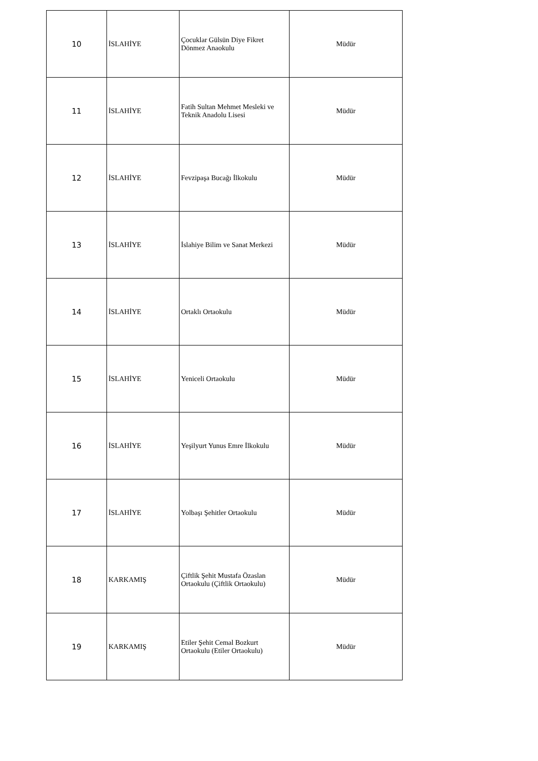| 10 | İSLAHİYE | Çocuklar Gülsün Diye Fikret Dönmez Anaokulu | Müdür |
| 11 | İSLAHİYE | Fatih Sultan Mehmet Mesleki ve Teknik Anadolu Lisesi | Müdür |
| 12 | İSLAHİYE | Fevzipaşa Bucağı İlkokulu | Müdür |
| 13 | İSLAHİYE | İslahiye Bilim ve Sanat Merkezi | Müdür |
| 14 | İSLAHİYE | Ortaklı Ortaokulu | Müdür |
| 15 | İSLAHİYE | Yeniceli Ortaokulu | Müdür |
| 16 | İSLAHİYE | Yeşilyurt Yunus Emre İlkokulu | Müdür |
| 17 | İSLAHİYE | Yolbaşı Şehitler Ortaokulu | Müdür |
| 18 | KARKAMIŞ | Çiftlik Şehit Mustafa Özaslan Ortaokulu (Çiftlik Ortaokulu) | Müdür |
| 19 | KARKAMIŞ | Etiler Şehit Cemal Bozkurt Ortaokulu (Etiler Ortaokulu) | Müdür |